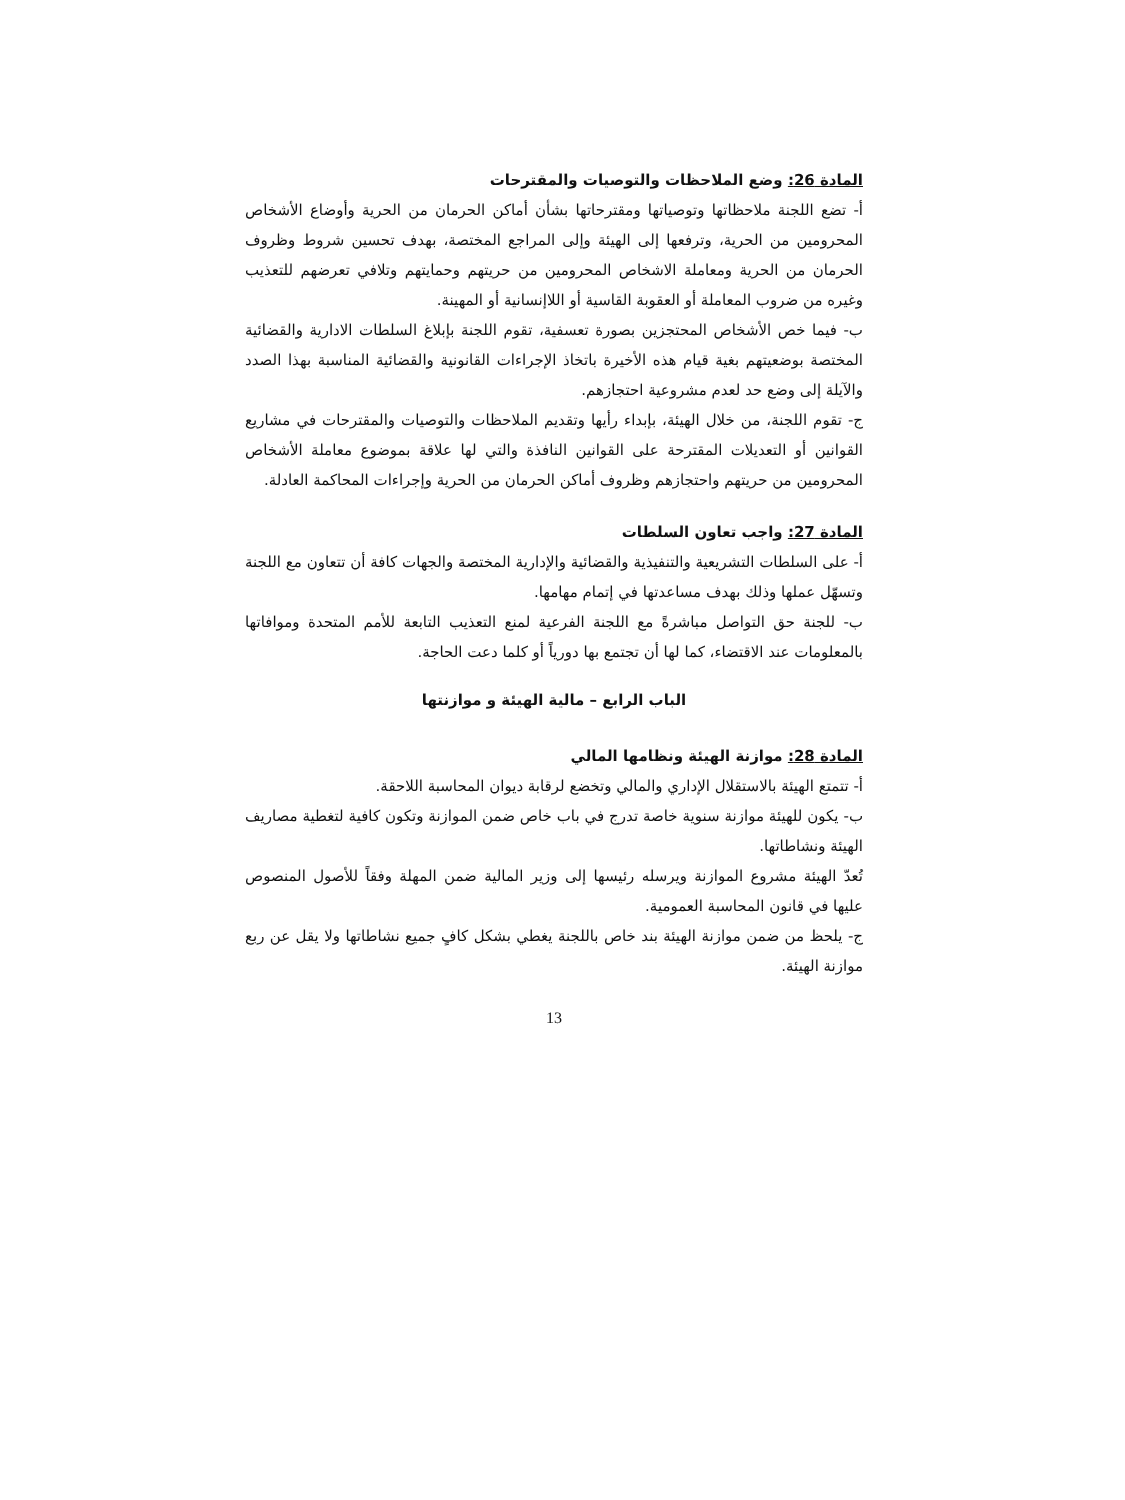المادة 26: وضع الملاحظات والتوصيات والمقترحات
أ- تضع اللجنة ملاحظاتها وتوصياتها ومقترحاتها بشأن أماكن الحرمان من الحرية وأوضاع الأشخاص المحرومين من الحرية، وترفعها إلى الهيئة وإلى المراجع المختصة، بهدف تحسين شروط وظروف الحرمان من الحرية ومعاملة الاشخاص المحرومين من حريتهم وحمايتهم وتلافي تعرضهم للتعذيب وغيره من ضروب المعاملة أو العقوبة القاسية أو اللاإنسانية أو المهينة.
ب- فيما خص الأشخاص المحتجزين بصورة تعسفية، تقوم اللجنة بإبلاغ السلطات الادارية والقضائية المختصة بوضعيتهم بغية قيام هذه الأخيرة باتخاذ الإجراءات القانونية والقضائية المناسبة بهذا الصدد والآيلة إلى وضع حد لعدم مشروعية احتجازهم.
ج- تقوم اللجنة، من خلال الهيئة، بإبداء رأيها وتقديم الملاحظات والتوصيات والمقترحات في مشاريع القوانين أو التعديلات المقترحة على القوانين النافذة والتي لها علاقة بموضوع معاملة الأشخاص المحرومين من حريتهم واحتجازهم وظروف أماكن الحرمان من الحرية وإجراءات المحاكمة العادلة.
المادة 27: واجب تعاون السلطات
أ- على السلطات التشريعية والتنفيذية والقضائية والإدارية المختصة والجهات كافة أن تتعاون مع اللجنة وتسهّل عملها وذلك بهدف مساعدتها في إتمام مهامها.
ب- للجنة حق التواصل مباشرةً مع اللجنة الفرعية لمنع التعذيب التابعة للأمم المتحدة وموافاتها بالمعلومات عند الاقتضاء، كما لها أن تجتمع بها دورياً أو كلما دعت الحاجة.
الباب الرابع – مالية الهيئة و موازنتها
المادة 28: موازنة الهيئة ونظامها المالي
أ- تتمتع الهيئة بالاستقلال الإداري والمالي وتخضع لرقابة ديوان المحاسبة اللاحقة.
ب- يكون للهيئة موازنة سنوية خاصة تدرج في باب خاص ضمن الموازنة وتكون كافية لتغطية مصاريف الهيئة ونشاطاتها.
تُعدّ الهيئة مشروع الموازنة ويرسله رئيسها إلى وزير المالية ضمن المهلة وفقاً للأصول المنصوص عليها في قانون المحاسبة العمومية.
ج- يلحظ من ضمن موازنة الهيئة بند خاص باللجنة يغطي بشكل كافٍ جميع نشاطاتها ولا يقل عن ربع موازنة الهيئة.
13